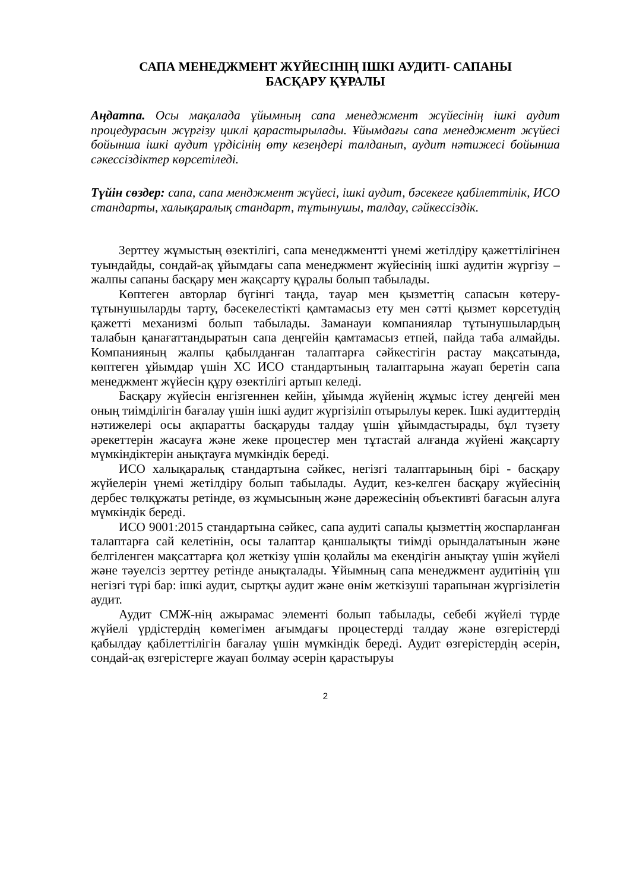САПА МЕНЕДЖМЕНТ ЖҮЙЕСІНІҢ ІШКІ АУДИТІ- САПАНЫ
БАСҚАРУ ҚҰРАЛЫ
Аңдатпа. Осы мақалада ұйымның сапа менеджмент жүйесінің ішкі аудит процедурасын жүргізу циклі қарастырылады. Ұйымдағы сапа менеджмент жүйесі бойынша ішкі аудит үрдісінің өту кезеңдері талданып, аудит нәтижесі бойынша сәкессіздіктер көрсетіледі.
Түйін сөздер: сапа, сапа менджмент жүйесі, ішкі аудит, бәсекеге қабілеттілік, ИСО стандарты, халықаралық стандарт, тұтынушы, талдау, сәйкессіздік.
Зерттеу жұмыстың өзектілігі, сапа менеджментті үнемі жетілдіру қажеттілігінен туындайды, сондай-ақ ұйымдағы сапа менеджмент жүйесінің ішкі аудитін жүргізу – жалпы сапаны басқару мен жақсарту құралы болып табылады.
Көптеген авторлар бүгінгі таңда, тауар мен қызметтің сапасын көтеру-тұтынушыларды тарту, бәсекелестікті қамтамасыз ету мен сәтті қызмет көрсетудің қажетті механизмі болып табылады. Заманауи компаниялар тұтынушылардың талабын қанағаттандыратын сапа деңгейін қамтамасыз етпей, пайда таба алмайды. Компанияның жалпы қабылданған талаптарға сәйкестігін растау мақсатында, көптеген ұйымдар үшін ХС ИСО стандартының талаптарына жауап беретін сапа менеджмент жүйесін құру өзектілігі артып келеді.
Басқару жүйесін енгізгеннен кейін, ұйымда жүйенің жұмыс істеу деңгейі мен оның тиімділігін бағалау үшін ішкі аудит жүргізіліп отырылуы керек. Ішкі аудиттердің нәтижелері осы ақпаратты басқаруды талдау үшін ұйымдастырады, бұл түзету әрекеттерін жасауға және жеке процестер мен тұтастай алғанда жүйені жақсарту мүмкіндіктерін анықтауға мүмкіндік береді.
ИСО халықаралық стандартына сәйкес, негізгі талаптарының бірі - басқару жүйелерін үнемі жетілдіру болып табылады. Аудит, кез-келген басқару жүйесінің дербес төлқұжаты ретінде, өз жұмысының және дәрежесінің объективті бағасын алуға мүмкіндік береді.
ИСО 9001:2015 стандартына сәйкес, сапа аудиті сапалы қызметтің жоспарланған талаптарға сай келетінін, осы талаптар қаншалықты тиімді орындалатынын және белгіленген мақсаттарға қол жеткізу үшін қолайлы ма екендігін анықтау үшін жүйелі және тәуелсіз зерттеу ретінде анықталады. Ұйымның сапа менеджмент аудитінің үш негізгі түрі бар: ішкі аудит, сыртқы аудит және өнім жеткізуші тарапынан жүргізілетін аудит.
Аудит СМЖ-нің ажырамас элементі болып табылады, себебі жүйелі түрде жүйелі үрдістердің көмегімен ағымдағы процестерді талдау және өзгерістерді қабылдау қабілеттілігін бағалау үшін мүмкіндік береді. Аудит өзгерістердің әсерін, сондай-ақ өзгерістерге жауап болмау әсерін қарастыруы
2